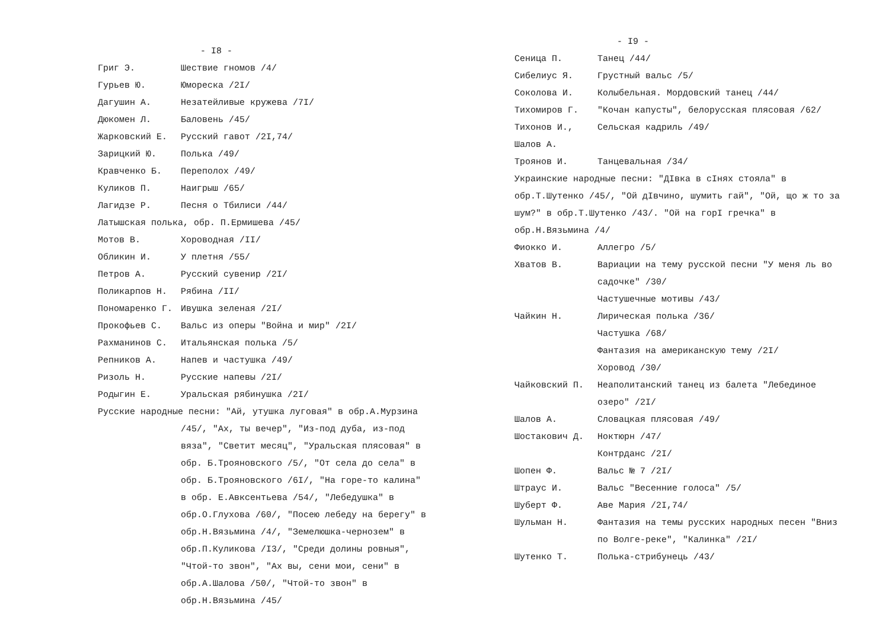- I8 -
Григ Э. Шествие гномов /4/
Гурьев Ю. Юмореска /2I/
Дагушин А. Незатейливые кружева /7I/
Дюкомен Л. Баловень /45/
Жарковский Е. Русский гавот /2I,74/
Зарицкий Ю. Полька /49/
Кравченко Б. Переполох /49/
Куликов П. Наигрыш /65/
Лагидзе Р. Песня о Тбилиси /44/
Латышская полька, обр. П.Ермишева /45/
Мотов В. Хороводная /II/
Обликин И. У плетня /55/
Петров А. Русский сувенир /2I/
Поликарпов Н. Рябина /II/
Пономаренко Г. Ивушка зеленая /2I/
Прокофьев С. Вальс из оперы "Война и мир" /2I/
Рахманинов С. Итальянская полька /5/
Репников А. Напев и частушка /49/
Ризоль Н. Русские напевы /2I/
Родыгин Е. Уральская рябинушка /2I/
Русские народные песни: "Ай, утушка луговая" в обр.А.Мурзина
/45/, "Ах, ты вечер", "Из-под дуба, из-под вяза", "Светит месяц", "Уральская плясовая" в обр. Б.Трояновского /5/, "От села до села" в обр. Б.Трояновского /6I/, "На горе-то калина" в обр. Е.Авксентьева /54/, "Лебедушка" в обр.О.Глухова /60/, "Посею лебеду на берегу" в обр.Н.Вязьмина /4/, "Земелюшка-чернозем" в обр.П.Куликова /I3/, "Среди долины ровныя", "Чтой-то звон", "Ах вы, сени мои, сени" в обр.А.Шалова /50/, "Чтой-то звон" в обр.Н.Вязьмина /45/
- I9 -
Сеница П. Танец /44/
Сибелиус Я. Грустный вальс /5/
Соколова И. Колыбельная. Мордовский танец /44/
Тихомиров Г. "Кочан капусты", белорусская плясовая /62/
Тихонов И., Шалов А.
Сельская кадриль /49/
Троянов И. Танцевальная /34/
Украинские народные песни: "ДIвка в сIнях стояла" в обр.Т.Шутенко /45/, "Ой дIвчино, шумить гай", "Ой, що ж то за шум?" в обр.Т.Шутенко /43/. "Ой на горI гречка" в обр.Н.Вязьмина /4/
Фиокко И. Аллегро /5/
Хватов В. Вариации на тему русской песни "У меня ль во садочке" /30/
Частушечные мотивы /43/
Чайкин Н. Лирическая полька /36/
Частушка /68/
Фантазия на американскую тему /2I/
Хоровод /30/
Чайковский П. Неаполитанский танец из балета "Лебединое озеро" /2I/
Шалов А. Словацкая плясовая /49/
Шостакович Д. Ноктюрн /47/
Контрданс /2I/
Шопен Ф. Вальс № 7 /2I/
Штраус И. Вальс "Весенние голоса" /5/
Шуберт Ф. Аве Мария /2I,74/
Шульман Н. Фантазия на темы русских народных песен "Вниз по Волге-реке", "Калинка" /2I/
Шутенко Т. Полька-стрибунець /43/